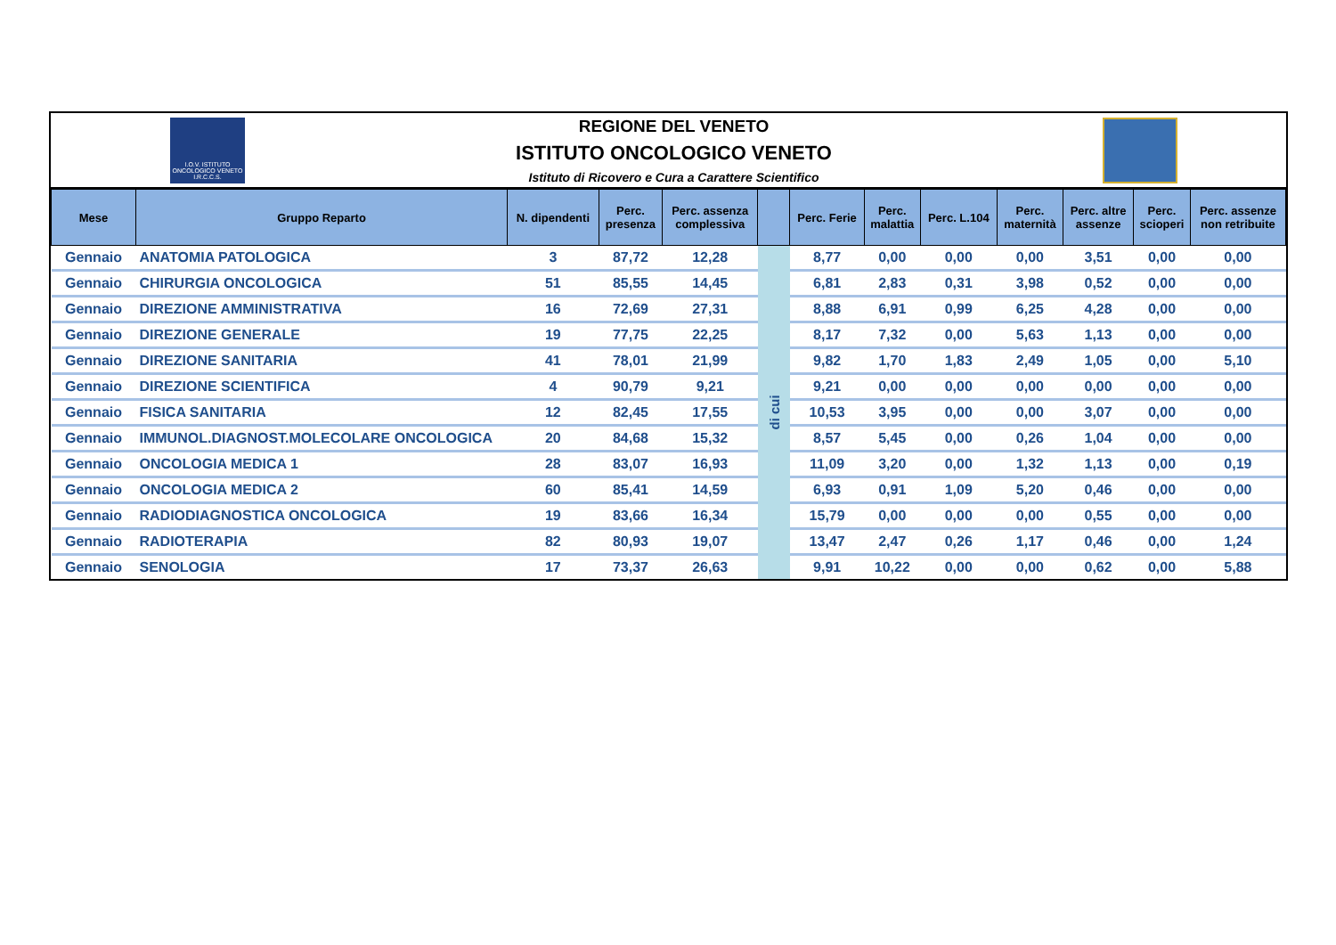I.O.V. ISTITUTO ONCOLOGICO VENETO I.R.C.C.S.
REGIONE DEL VENETO
ISTITUTO ONCOLOGICO VENETO
Istituto di Ricovero e Cura a Carattere Scientifico
| Mese | Gruppo Reparto | N. dipendenti | Perc. presenza | Perc. assenza complessiva | | Perc. Ferie | Perc. malattia | Perc. L.104 | Perc. maternità | Perc. altre assenze | Perc. scioperi | Perc. assenze non retribuite |
| --- | --- | --- | --- | --- | --- | --- | --- | --- | --- | --- | --- | --- |
| Gennaio | ANATOMIA PATOLOGICA | 3 | 87,72 | 12,28 | di cui | 8,77 | 0,00 | 0,00 | 0,00 | 3,51 | 0,00 | 0,00 |
| Gennaio | CHIRURGIA ONCOLOGICA | 51 | 85,55 | 14,45 | | 6,81 | 2,83 | 0,31 | 3,98 | 0,52 | 0,00 | 0,00 |
| Gennaio | DIREZIONE AMMINISTRATIVA | 16 | 72,69 | 27,31 | | 8,88 | 6,91 | 0,99 | 6,25 | 4,28 | 0,00 | 0,00 |
| Gennaio | DIREZIONE GENERALE | 19 | 77,75 | 22,25 | | 8,17 | 7,32 | 0,00 | 5,63 | 1,13 | 0,00 | 0,00 |
| Gennaio | DIREZIONE SANITARIA | 41 | 78,01 | 21,99 | | 9,82 | 1,70 | 1,83 | 2,49 | 1,05 | 0,00 | 5,10 |
| Gennaio | DIREZIONE SCIENTIFICA | 4 | 90,79 | 9,21 | | 9,21 | 0,00 | 0,00 | 0,00 | 0,00 | 0,00 | 0,00 |
| Gennaio | FISICA SANITARIA | 12 | 82,45 | 17,55 | | 10,53 | 3,95 | 0,00 | 0,00 | 3,07 | 0,00 | 0,00 |
| Gennaio | IMMUNOL.DIAGNOST.MOLECOLARE ONCOLOGICA | 20 | 84,68 | 15,32 | | 8,57 | 5,45 | 0,00 | 0,26 | 1,04 | 0,00 | 0,00 |
| Gennaio | ONCOLOGIA MEDICA 1 | 28 | 83,07 | 16,93 | | 11,09 | 3,20 | 0,00 | 1,32 | 1,13 | 0,00 | 0,19 |
| Gennaio | ONCOLOGIA MEDICA 2 | 60 | 85,41 | 14,59 | | 6,93 | 0,91 | 1,09 | 5,20 | 0,46 | 0,00 | 0,00 |
| Gennaio | RADIODIAGNOSTICA ONCOLOGICA | 19 | 83,66 | 16,34 | | 15,79 | 0,00 | 0,00 | 0,00 | 0,55 | 0,00 | 0,00 |
| Gennaio | RADIOTERAPIA | 82 | 80,93 | 19,07 | | 13,47 | 2,47 | 0,26 | 1,17 | 0,46 | 0,00 | 1,24 |
| Gennaio | SENOLOGIA | 17 | 73,37 | 26,63 | | 9,91 | 10,22 | 0,00 | 0,00 | 0,62 | 0,00 | 5,88 |